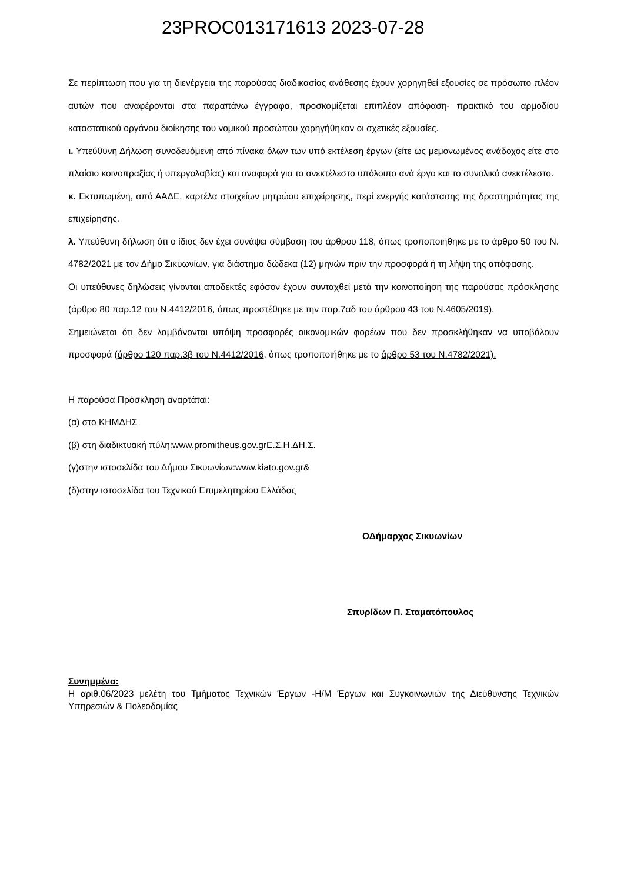23PROC013171613 2023-07-28
Σε περίπτωση που για τη διενέργεια της παρούσας διαδικασίας ανάθεσης έχουν χορηγηθεί εξουσίες σε πρόσωπο πλέον αυτών που αναφέρονται στα παραπάνω έγγραφα, προσκομίζεται επιπλέον απόφαση- πρακτικό του αρμοδίου καταστατικού οργάνου διοίκησης του νομικού προσώπου χορηγήθηκαν οι σχετικές εξουσίες.
ι. Υπεύθυνη Δήλωση συνοδευόμενη από πίνακα όλων των υπό εκτέλεση έργων (είτε ως μεμονωμένος ανάδοχος είτε στο πλαίσιο κοινοπραξίας ή υπεργολαβίας) και αναφορά για το ανεκτέλεστο υπόλοιπο ανά έργο και το συνολικό ανεκτέλεστο.
κ. Εκτυπωμένη, από ΑΑΔΕ, καρτέλα στοιχείων μητρώου επιχείρησης, περί ενεργής κατάστασης της δραστηριότητας της επιχείρησης.
λ. Υπεύθυνη δήλωση ότι ο ίδιος δεν έχει συνάψει σύμβαση του άρθρου 118, όπως τροποποιήθηκε με το άρθρο 50 του Ν. 4782/2021 με τον Δήμο Σικυωνίων, για διάστημα δώδεκα (12) μηνών πριν την προσφορά ή τη λήψη της απόφασης.
Οι υπεύθυνες δηλώσεις γίνονται αποδεκτές εφόσον έχουν συνταχθεί μετά την κοινοποίηση της παρούσας πρόσκλησης (άρθρο 80 παρ.12 του Ν.4412/2016, όπως προστέθηκε με την παρ.7αδ του άρθρου 43 του Ν.4605/2019).
Σημειώνεται ότι δεν λαμβάνονται υπόψη προσφορές οικονομικών φορέων που δεν προσκλήθηκαν να υποβάλουν προσφορά (άρθρο 120 παρ.3β του Ν.4412/2016, όπως τροποποιήθηκε με το άρθρο 53 του Ν.4782/2021).
Η παρούσα Πρόσκληση αναρτάται:
(α) στο ΚΗΜΔΗΣ
(β) στη διαδικτυακή πύλη:www.promitheus.gov.grΕ.Σ.Η.ΔΗ.Σ.
(γ)στην ιστοσελίδα του Δήμου Σικυωνίων:www.kiato.gov.gr&
(δ)στην ιστοσελίδα του Τεχνικού Επιμελητηρίου Ελλάδας
ΟΔήμαρχος Σικυωνίων
Σπυρίδων Π. Σταματόπουλος
Συνημμένα:
Η αριθ.06/2023 μελέτη του Τμήματος Τεχνικών Έργων -Η/Μ Έργων και Συγκοινωνιών της Διεύθυνσης Τεχνικών Υπηρεσιών & Πολεοδομίας